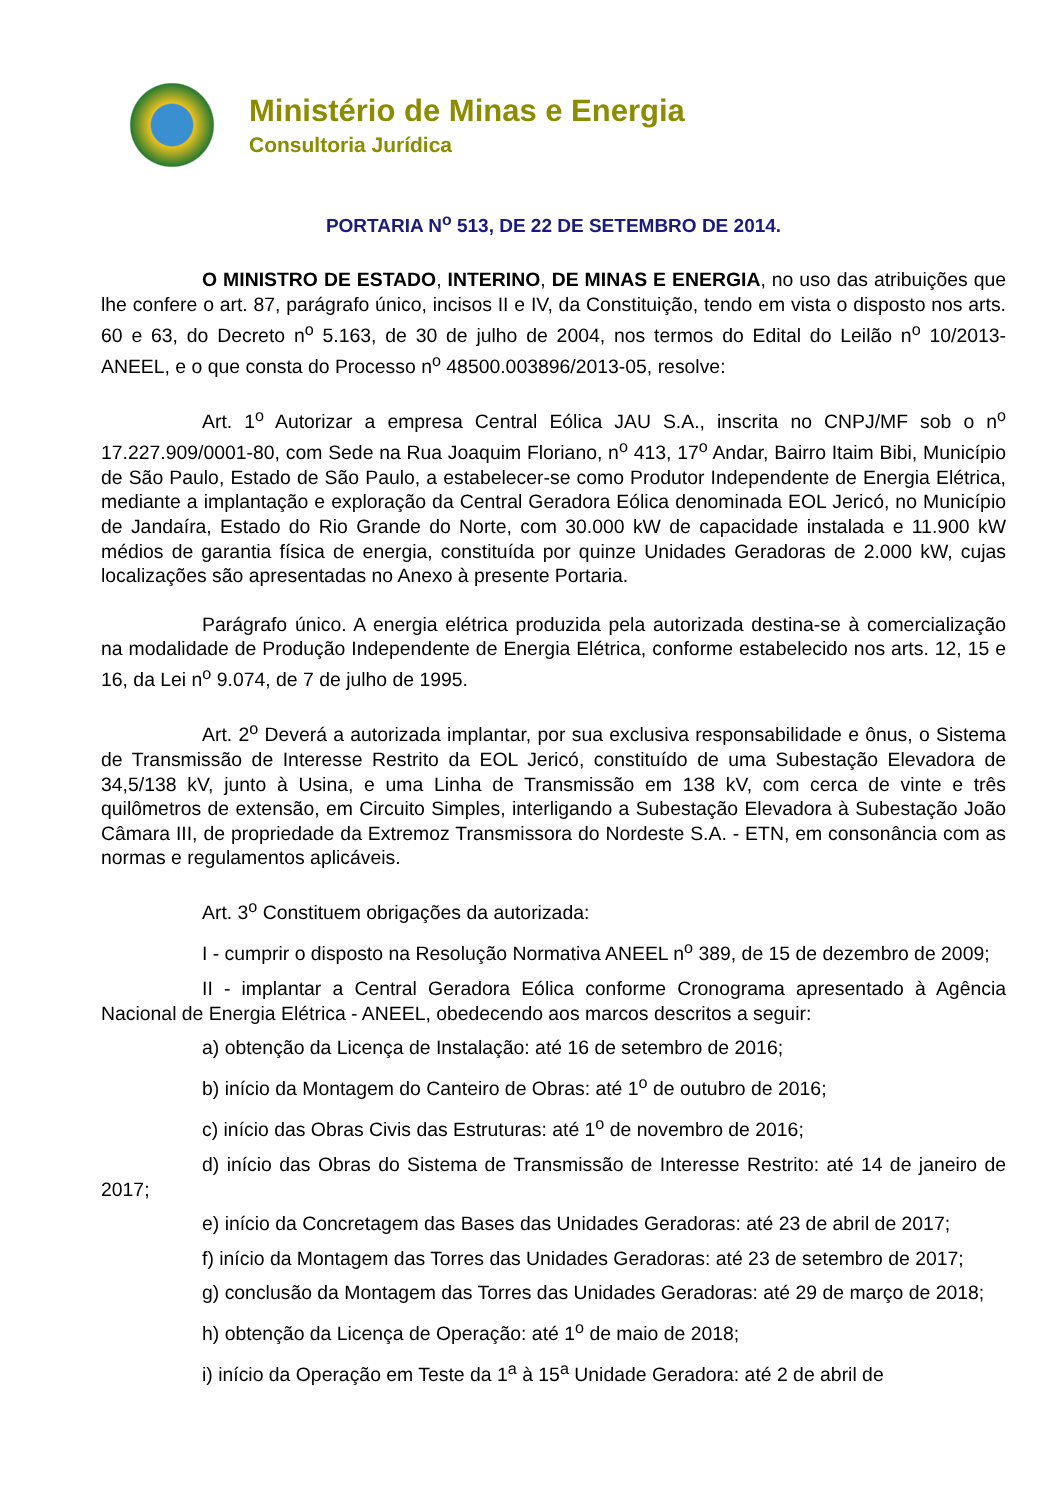Ministério de Minas e Energia
Consultoria Jurídica
PORTARIA N<sup>o</sup> 513, DE 22 DE SETEMBRO DE 2014.
O MINISTRO DE ESTADO, INTERINO, DE MINAS E ENERGIA, no uso das atribuições que lhe confere o art. 87, parágrafo único, incisos II e IV, da Constituição, tendo em vista o disposto nos arts. 60 e 63, do Decreto n<sup>o</sup> 5.163, de 30 de julho de 2004, nos termos do Edital do Leilão n<sup>o</sup> 10/2013-ANEEL, e o que consta do Processo n<sup>o</sup> 48500.003896/2013-05, resolve:
Art. 1<sup>o</sup> Autorizar a empresa Central Eólica JAU S.A., inscrita no CNPJ/MF sob o n<sup>o</sup> 17.227.909/0001-80, com Sede na Rua Joaquim Floriano, n<sup>o</sup> 413, 17<sup>o</sup> Andar, Bairro Itaim Bibi, Município de São Paulo, Estado de São Paulo, a estabelecer-se como Produtor Independente de Energia Elétrica, mediante a implantação e exploração da Central Geradora Eólica denominada EOL Jericó, no Município de Jandaíra, Estado do Rio Grande do Norte, com 30.000 kW de capacidade instalada e 11.900 kW médios de garantia física de energia, constituída por quinze Unidades Geradoras de 2.000 kW, cujas localizações são apresentadas no Anexo à presente Portaria.
Parágrafo único. A energia elétrica produzida pela autorizada destina-se à comercialização na modalidade de Produção Independente de Energia Elétrica, conforme estabelecido nos arts. 12, 15 e 16, da Lei n<sup>o</sup> 9.074, de 7 de julho de 1995.
Art. 2<sup>o</sup> Deverá a autorizada implantar, por sua exclusiva responsabilidade e ônus, o Sistema de Transmissão de Interesse Restrito da EOL Jericó, constituído de uma Subestação Elevadora de 34,5/138 kV, junto à Usina, e uma Linha de Transmissão em 138 kV, com cerca de vinte e três quilômetros de extensão, em Circuito Simples, interligando a Subestação Elevadora à Subestação João Câmara III, de propriedade da Extremoz Transmissora do Nordeste S.A. - ETN, em consonância com as normas e regulamentos aplicáveis.
Art. 3<sup>o</sup> Constituem obrigações da autorizada:
I - cumprir o disposto na Resolução Normativa ANEEL n<sup>o</sup> 389, de 15 de dezembro de 2009;
II - implantar a Central Geradora Eólica conforme Cronograma apresentado à Agência Nacional de Energia Elétrica - ANEEL, obedecendo aos marcos descritos a seguir:
a) obtenção da Licença de Instalação: até 16 de setembro de 2016;
b) início da Montagem do Canteiro de Obras: até 1<sup>o</sup> de outubro de 2016;
c) início das Obras Civis das Estruturas: até 1<sup>o</sup> de novembro de 2016;
d) início das Obras do Sistema de Transmissão de Interesse Restrito: até 14 de janeiro de 2017;
e) início da Concretagem das Bases das Unidades Geradoras: até 23 de abril de 2017;
f) início da Montagem das Torres das Unidades Geradoras: até 23 de setembro de 2017;
g) conclusão da Montagem das Torres das Unidades Geradoras: até 29 de março de 2018;
h) obtenção da Licença de Operação: até 1<sup>o</sup> de maio de 2018;
i) início da Operação em Teste da 1<sup>a</sup> à 15<sup>a</sup> Unidade Geradora: até 2 de abril de